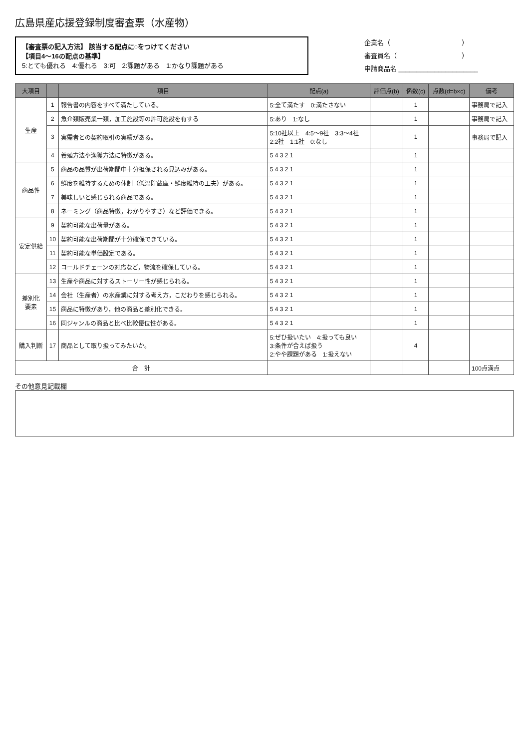広島県産応援登録制度審査票（水産物）
【審査票の記入方法】 該当する配点に○をつけてください
【項目4～16の配点の基準】
5:とても優れる　4:優れる　3:可　2:課題がある　1:かなり課題がある
企業名（　　　　　　　　　　　）
審査員名（　　　　　　　　　　）
申請商品名 ______________________
| 大項目 | | 項目 | 配点(a) | 評価点(b) | 係数(c) | 点数(d=b×c) | 備考 |
| --- | --- | --- | --- | --- | --- | --- | --- |
| 生産 | 1 | 報告書の内容をすべて満たしている。 | 5:全て満たす 0:満たさない | | 1 | | 事務局で記入 |
| | 2 | 魚介類販売業一類，加工施設等の許可施設を有する | 5:あり 1:なし | | 1 | | 事務局で記入 |
| | 3 | 実需者との契約取引の実績がある。 | 5:10社以上 4:5～9社 3:3～4社 2:2社 1:1社 0:なし | | 1 | | 事務局で記入 |
| | 4 | 養殖方法や漁獲方法に特徴がある。 | 5 4 3 2 1 | | 1 | | |
| 商品性 | 5 | 商品の品質が出荷期間中十分担保される見込みがある。 | 5 4 3 2 1 | | 1 | | |
| | 6 | 鮮度を維持するための体制（低温貯蔵庫・鮮度維持の工夫）がある。 | 5 4 3 2 1 | | 1 | | |
| | 7 | 美味しいと感じられる商品である。 | 5 4 3 2 1 | | 1 | | |
| | 8 | ネーミング（商品特徴，わかりやすさ）など評価できる。 | 5 4 3 2 1 | | 1 | | |
| 安定供給 | 9 | 契約可能な出荷量がある。 | 5 4 3 2 1 | | 1 | | |
| | 10 | 契約可能な出荷期間が十分確保できている。 | 5 4 3 2 1 | | 1 | | |
| | 11 | 契約可能な単価設定である。 | 5 4 3 2 1 | | 1 | | |
| | 12 | コールドチェーンの対応など，物流を確保している。 | 5 4 3 2 1 | | 1 | | |
| 差別化 要素 | 13 | 生産や商品に対するストーリー性が感じられる。 | 5 4 3 2 1 | | 1 | | |
| | 14 | 会社（生産者）の水産業に対する考え方，こだわりを感じられる。 | 5 4 3 2 1 | | 1 | | |
| | 15 | 商品に特徴があり，他の商品と差別化できる。 | 5 4 3 2 1 | | 1 | | |
| | 16 | 同ジャンルの商品と比べ比較優位性がある。 | 5 4 3 2 1 | | 1 | | |
| 購入判断 | 17 | 商品として取り扱ってみたいか。 | 5:ぜひ扱いたい 4:扱っても良い 3:条件が合えば扱う 2:やや課題がある 1:扱えない | | 4 | | |
| 合 計 | | | | | | | 100点満点 |
その他意見記載欄